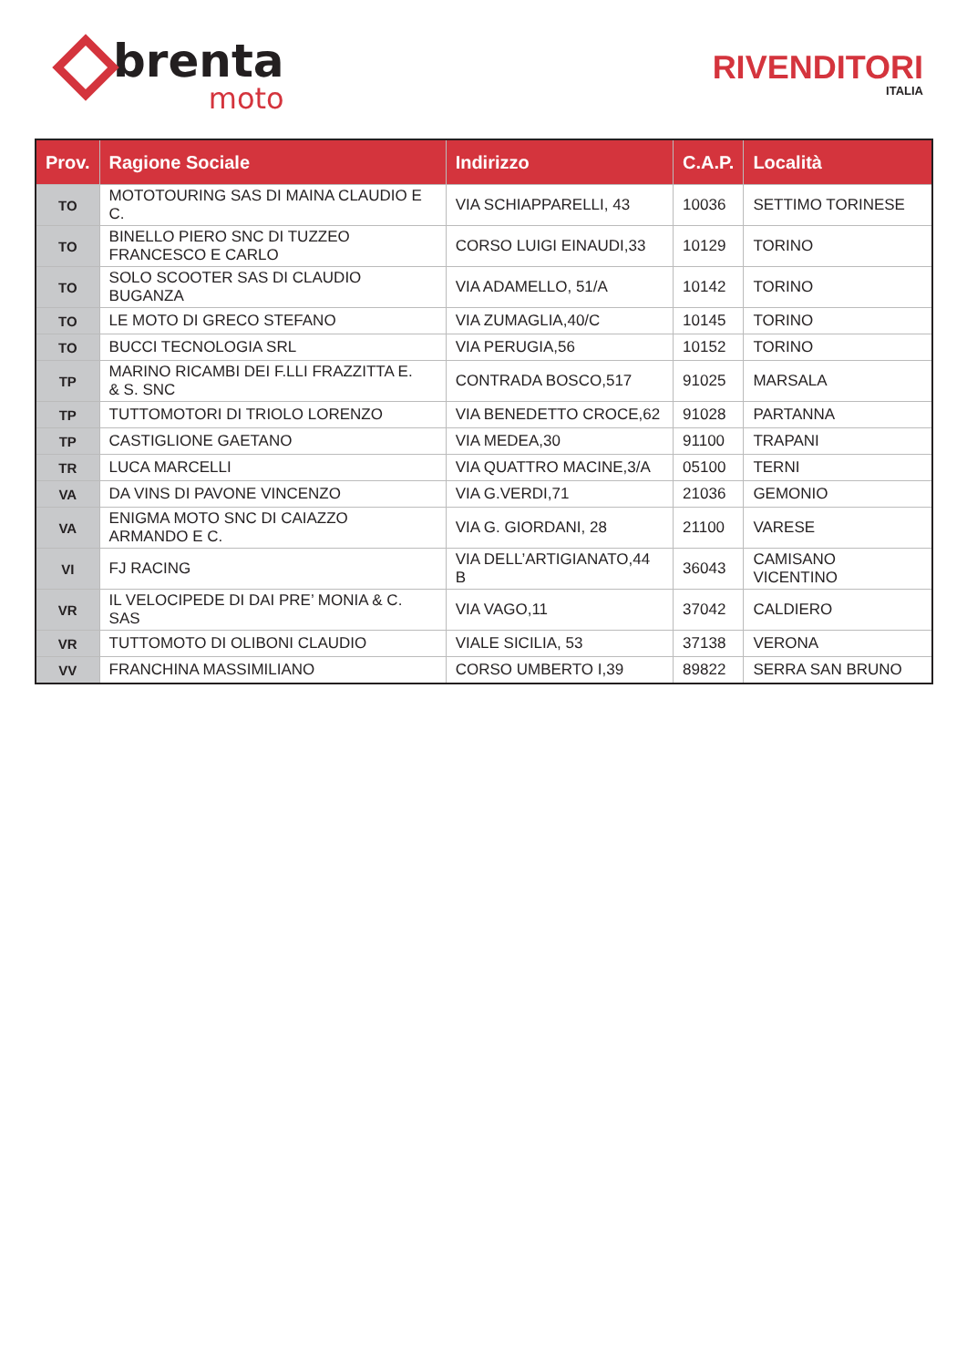brenta
moto
RIVENDITORI
ITALIA
| Prov. | Ragione Sociale | Indirizzo | C.A.P. | Località |
| --- | --- | --- | --- | --- |
| TO | MOTOTOURING SAS DI MAINA CLAUDIO E C. | VIA SCHIAPPARELLI, 43 | 10036 | SETTIMO TORINESE |
| TO | BINELLO PIERO SNC DI TUZZEO FRANCESCO E CARLO | CORSO LUIGI EINAUDI,33 | 10129 | TORINO |
| TO | SOLO SCOOTER SAS DI CLAUDIO BUGANZA | VIA ADAMELLO, 51/A | 10142 | TORINO |
| TO | LE MOTO DI GRECO STEFANO | VIA ZUMAGLIA,40/C | 10145 | TORINO |
| TO | BUCCI TECNOLOGIA SRL | VIA PERUGIA,56 | 10152 | TORINO |
| TP | MARINO RICAMBI DEI F.LLI FRAZZITTA E. & S. SNC | CONTRADA BOSCO,517 | 91025 | MARSALA |
| TP | TUTTOMOTORI DI TRIOLO LORENZO | VIA BENEDETTO CROCE,62 | 91028 | PARTANNA |
| TP | CASTIGLIONE GAETANO | VIA MEDEA,30 | 91100 | TRAPANI |
| TR | LUCA MARCELLI | VIA QUATTRO MACINE,3/A | 05100 | TERNI |
| VA | DA VINS DI PAVONE VINCENZO | VIA G.VERDI,71 | 21036 | GEMONIO |
| VA | ENIGMA MOTO SNC DI CAIAZZO ARMANDO E C. | VIA G. GIORDANI, 28 | 21100 | VARESE |
| VI | FJ RACING | VIA DELL’ARTIGIANATO,44 B | 36043 | CAMISANO VICENTINO |
| VR | IL VELOCIPEDE DI DAI PRE’ MONIA & C. SAS | VIA VAGO,11 | 37042 | CALDIERO |
| VR | TUTTOMOTO DI OLIBONI CLAUDIO | VIALE SICILIA, 53 | 37138 | VERONA |
| VV | FRANCHINA MASSIMILIANO | CORSO UMBERTO I,39 | 89822 | SERRA SAN BRUNO |